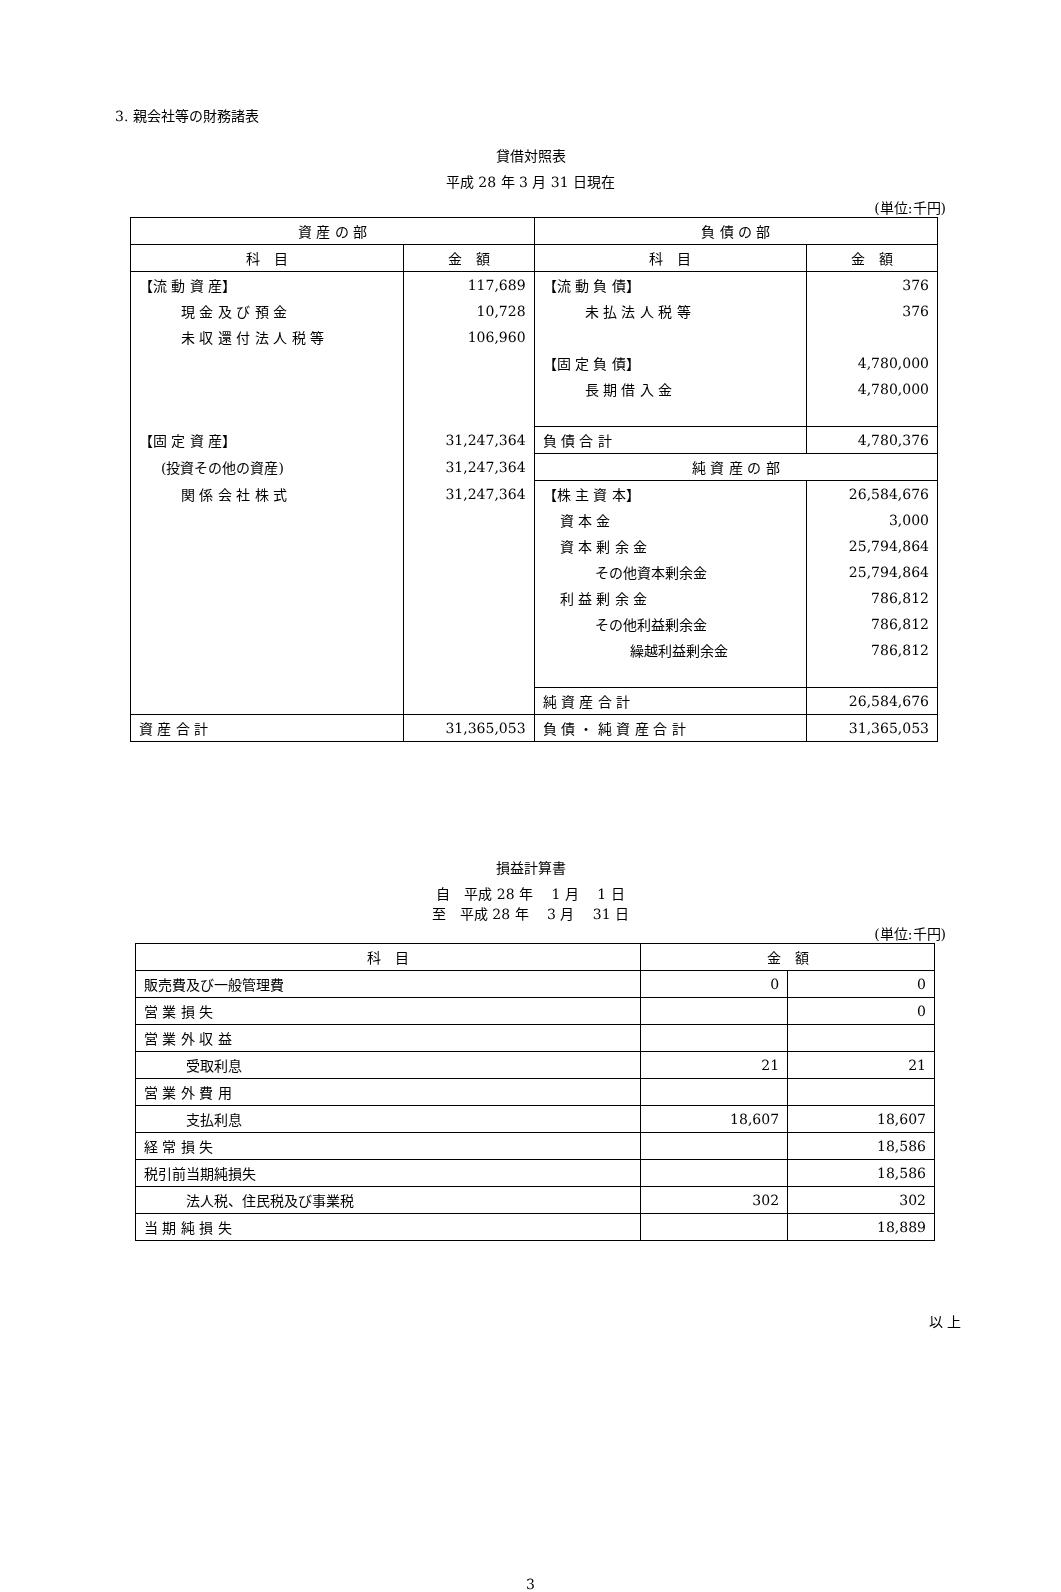3. 親会社等の財務諸表
貸借対照表
平成 28 年 3 月 31 日現在
(単位:千円)
| 資 産 の 部 | | 負 債 の 部 | |
| --- | --- | --- | --- |
| 科 目 | 金 額 | 科 目 | 金 額 |
| 【流 動 資 産】 | 117,689 | 【流 動 負 債】 | 376 |
| 現 金 及 び 預 金 | 10,728 | 未 払 法 人 税 等 | 376 |
| 未 収 還 付 法 人 税 等 | 106,960 | | |
| | | 【固 定 負 債】 | 4,780,000 |
| | | 長 期 借 入 金 | 4,780,000 |
| 【固 定 資 産】 | 31,247,364 | 負 債 合 計 | 4,780,376 |
| (投資その他の資産) | 31,247,364 | 純 資 産 の 部 | |
| 関 係 会 社 株 式 | 31,247,364 | 【株 主 資 本】 | 26,584,676 |
| | | 資 本 金 | 3,000 |
| | | 資 本 剰 余 金 | 25,794,864 |
| | | その他資本剰余金 | 25,794,864 |
| | | 利 益 剰 余 金 | 786,812 |
| | | その他利益剰余金 | 786,812 |
| | | 繰越利益剰余金 | 786,812 |
| | | 純 資 産 合 計 | 26,584,676 |
| 資 産 合 計 | 31,365,053 | 負 債 ・ 純 資 産 合 計 | 31,365,053 |
損益計算書
自　平成 28 年　 1 月　 1 日
至　平成 28 年　 3 月　 31 日
(単位:千円)
| 科 目 | 金 額 | |
| --- | --- | --- |
| 販売費及び一般管理費 | 0 | 0 |
| 営 業 損 失 | | 0 |
| 営 業 外 収 益 | | |
| 受取利息 | 21 | 21 |
| 営 業 外 費 用 | | |
| 支払利息 | 18,607 | 18,607 |
| 経 常 損 失 | | 18,586 |
| 税引前当期純損失 | | 18,586 |
| 法人税、住民税及び事業税 | 302 | 302 |
| 当 期 純 損 失 | | 18,889 |
以 上
3